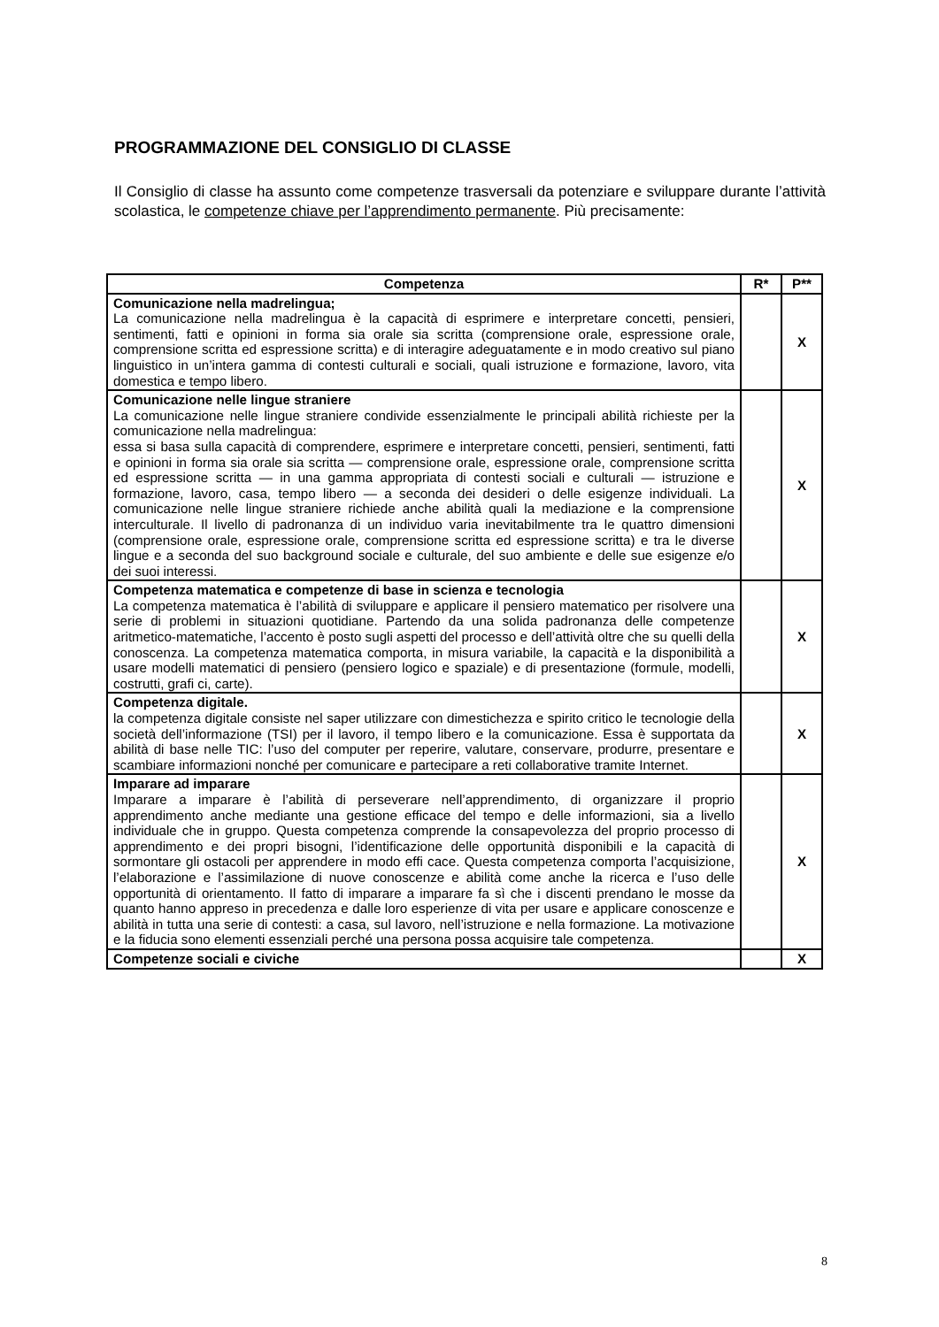PROGRAMMAZIONE DEL CONSIGLIO DI CLASSE
Il Consiglio di classe ha assunto come competenze trasversali da potenziare e sviluppare durante l’attività scolastica, le competenze chiave per l’apprendimento permanente. Più precisamente:
| Competenza | R* | P** |
| --- | --- | --- |
| Comunicazione nella madrelingua; La comunicazione nella madrelingua è la capacità di esprimere e interpretare concetti, pensieri, sentimenti, fatti e opinioni in forma sia orale sia scritta (comprensione orale, espressione orale, comprensione scritta ed espressione scritta) e di interagire adeguatamente e in modo creativo sul piano linguistico in un’intera gamma di contesti culturali e sociali, quali istruzione e formazione, lavoro, vita domestica e tempo libero. | | X |
| Comunicazione nelle lingue straniere La comunicazione nelle lingue straniere condivide essenzialmente le principali abilità richieste per la comunicazione nella madrelingua: essa si basa sulla capacità di comprendere, esprimere e interpretare concetti, pensieri, sentimenti, fatti e opinioni in forma sia orale sia scritta — comprensione orale, espressione orale, comprensione scritta ed espressione scritta — in una gamma appropriata di contesti sociali e culturali — istruzione e formazione, lavoro, casa, tempo libero — a seconda dei desideri o delle esigenze individuali. La comunicazione nelle lingue straniere richiede anche abilità quali la mediazione e la comprensione interculturale. Il livello di padronanza di un individuo varia inevitabilmente tra le quattro dimensioni (comprensione orale, espressione orale, comprensione scritta ed espressione scritta) e tra le diverse lingue e a seconda del suo background sociale e culturale, del suo ambiente e delle sue esigenze e/o dei suoi interessi. | | X |
| Competenza matematica e competenze di base in scienza e tecnologia La competenza matematica è l’abilità di sviluppare e applicare il pensiero matematico per risolvere una serie di problemi in situazioni quotidiane. Partendo da una solida padronanza delle competenze aritmetico-matematiche, l’accento è posto sugli aspetti del processo e dell’attività oltre che su quelli della conoscenza. La competenza matematica comporta, in misura variabile, la capacità e la disponibilità a usare modelli matematici di pensiero (pensiero logico e spaziale) e di presentazione (formule, modelli, costrutti, grafi ci, carte). | | X |
| Competenza digitale. la competenza digitale consiste nel saper utilizzare con dimestichezza e spirito critico le tecnologie della società dell’informazione (TSI) per il lavoro, il tempo libero e la comunicazione. Essa è supportata da abilità di base nelle TIC: l’uso del computer per reperire, valutare, conservare, produrre, presentare e scambiare informazioni nonché per comunicare e partecipare a reti collaborative tramite Internet. | | X |
| Imparare ad imparare Imparare a imparare è l’abilità di perseverare nell’apprendimento, di organizzare il proprio apprendimento anche mediante una gestione efficace del tempo e delle informazioni, sia a livello individuale che in gruppo. Questa competenza comprende la consapevolezza del proprio processo di apprendimento e dei propri bisogni, l’identificazione delle opportunità disponibili e la capacità di sormontare gli ostacoli per apprendere in modo effi cace. Questa competenza comporta l’acquisizione, l’elaborazione e l’assimilazione di nuove conoscenze e abilità come anche la ricerca e l’uso delle opportunità di orientamento. Il fatto di imparare a imparare fa sì che i discenti prendano le mosse da quanto hanno appreso in precedenza e dalle loro esperienze di vita per usare e applicare conoscenze e abilità in tutta una serie di contesti: a casa, sul lavoro, nell’istruzione e nella formazione. La motivazione e la fiducia sono elementi essenziali perché una persona possa acquisire tale competenza. | | X |
| Competenze sociali e civiche | | X |
8